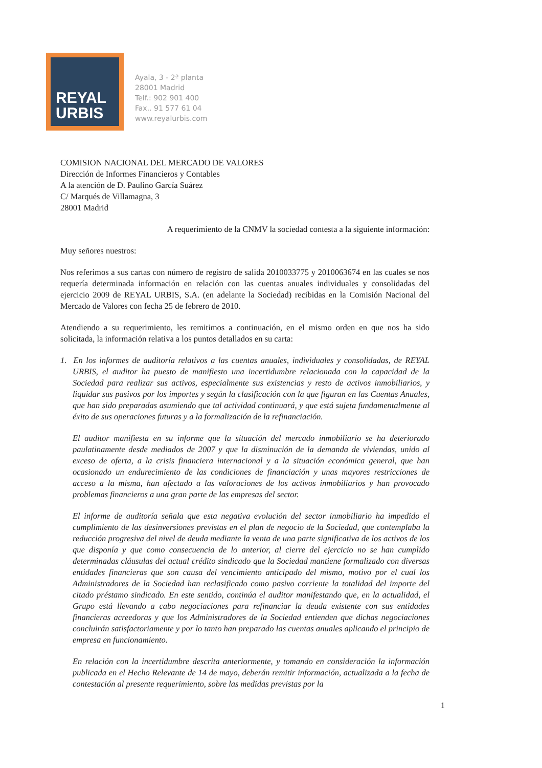REYAL
URBIS
Ayala, 3 - 2ª planta
28001 Madrid
Telf.: 902 901 400
Fax.. 91 577 61 04
www.reyalurbis.com
COMISION NACIONAL DEL MERCADO DE VALORES
Dirección de Informes Financieros y Contables
A la atención de D. Paulino García Suárez
C/ Marqués de Villamagna, 3
28001 Madrid
A requerimiento de la CNMV la sociedad contesta a la siguiente información:
Muy señores nuestros:
Nos referimos a sus cartas con número de registro de salida 2010033775 y 2010063674 en las cuales se nos requería determinada información en relación con las cuentas anuales individuales y consolidadas del ejercicio 2009 de REYAL URBIS, S.A. (en adelante la Sociedad) recibidas en la Comisión Nacional del Mercado de Valores con fecha 25 de febrero de 2010.
Atendiendo a su requerimiento, les remitimos a continuación, en el mismo orden en que nos ha sido solicitada, la información relativa a los puntos detallados en su carta:
1. En los informes de auditoría relativos a las cuentas anuales, individuales y consolidadas, de REYAL URBIS, el auditor ha puesto de manifiesto una incertidumbre relacionada con la capacidad de la Sociedad para realizar sus activos, especialmente sus existencias y resto de activos inmobiliarios, y liquidar sus pasivos por los importes y según la clasificación con la que figuran en las Cuentas Anuales, que han sido preparadas asumiendo que tal actividad continuará, y que está sujeta fundamentalmente al éxito de sus operaciones futuras y a la formalización de la refinanciación.
El auditor manifiesta en su informe que la situación del mercado inmobiliario se ha deteriorado paulatinamente desde mediados de 2007 y que la disminución de la demanda de viviendas, unido al exceso de oferta, a la crisis financiera internacional y a la situación económica general, que han ocasionado un endurecimiento de las condiciones de financiación y unas mayores restricciones de acceso a la misma, han afectado a las valoraciones de los activos inmobiliarios y han provocado problemas financieros a una gran parte de las empresas del sector.
El informe de auditoría señala que esta negativa evolución del sector inmobiliario ha impedido el cumplimiento de las desinversiones previstas en el plan de negocio de la Sociedad, que contemplaba la reducción progresiva del nivel de deuda mediante la venta de una parte significativa de los activos de los que disponía y que como consecuencia de lo anterior, al cierre del ejercicio no se han cumplido determinadas cláusulas del actual crédito sindicado que la Sociedad mantiene formalizado con diversas entidades financieras que son causa del vencimiento anticipado del mismo, motivo por el cual los Administradores de la Sociedad han reclasificado como pasivo corriente la totalidad del importe del citado préstamo sindicado. En este sentido, continúa el auditor manifestando que, en la actualidad, el Grupo está llevando a cabo negociaciones para refinanciar la deuda existente con sus entidades financieras acreedoras y que los Administradores de la Sociedad entienden que dichas negociaciones concluirán satisfactoriamente y por lo tanto han preparado las cuentas anuales aplicando el principio de empresa en funcionamiento.
En relación con la incertidumbre descrita anteriormente, y tomando en consideración la información publicada en el Hecho Relevante de 14 de mayo, deberán remitir información, actualizada a la fecha de contestación al presente requerimiento, sobre las medidas previstas por la
1